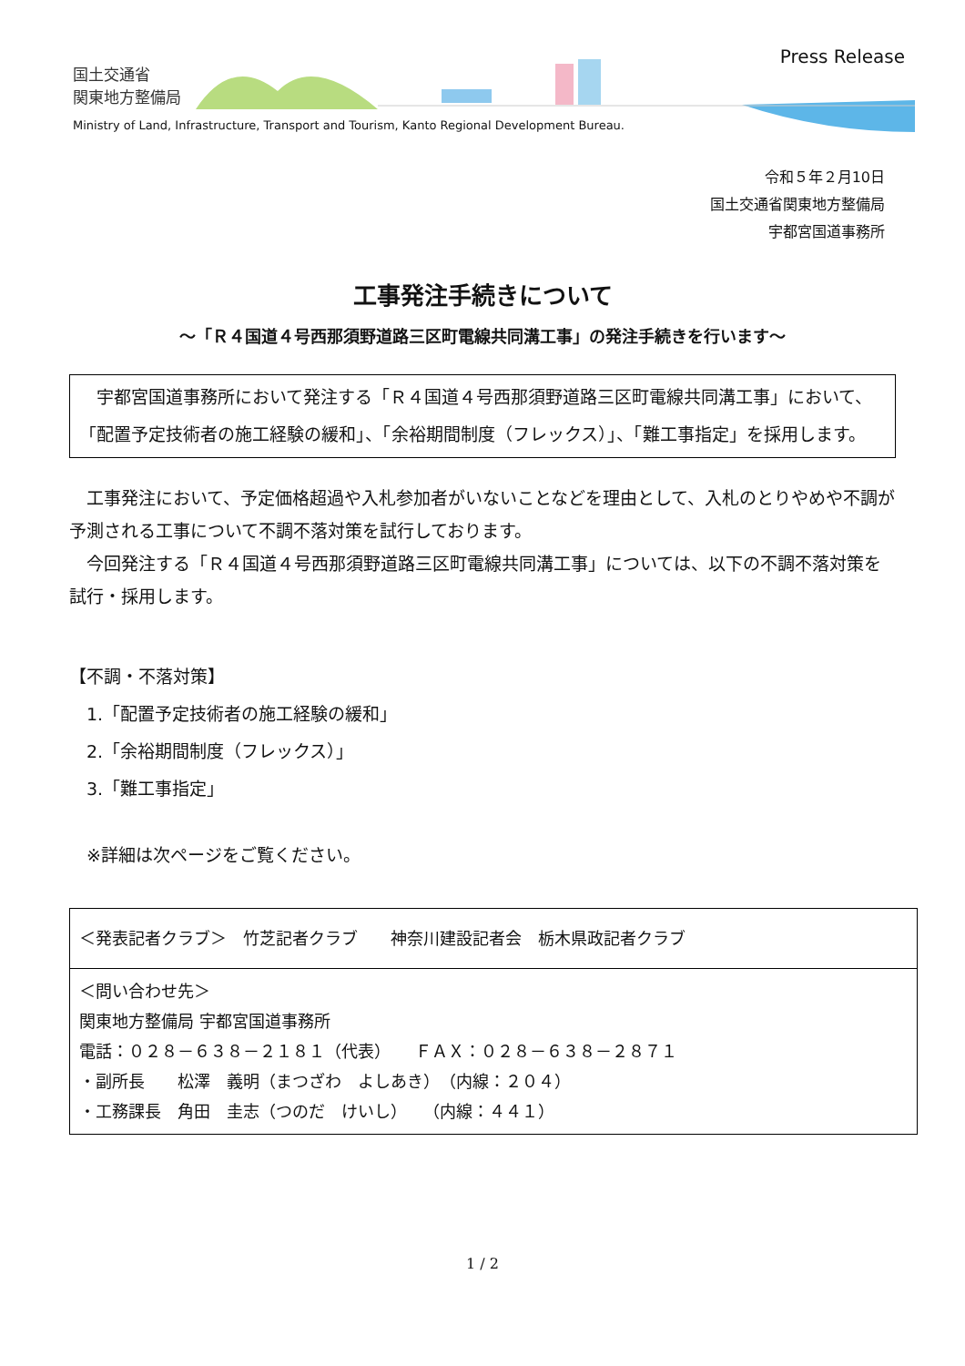国土交通省
関東地方整備局
Press Release
Ministry of Land, Infrastructure, Transport and Tourism, Kanto Regional Development Bureau.
令和５年２月10日
国土交通省関東地方整備局
宇都宮国道事務所
工事発注手続きについて
～「Ｒ４国道４号西那須野道路三区町電線共同溝工事」の発注手続きを行います～
　宇都宮国道事務所において発注する「Ｒ４国道４号西那須野道路三区町電線共同溝工事」において、「配置予定技術者の施工経験の緩和」、「余裕期間制度（フレックス）」、「難工事指定」を採用します。
　工事発注において、予定価格超過や入札参加者がいないことなどを理由として、入札のとりやめや不調が予測される工事について不調不落対策を試行しております。
　今回発注する「Ｒ４国道４号西那須野道路三区町電線共同溝工事」については、以下の不調不落対策を試行・採用します。
【不調・不落対策】
　1.「配置予定技術者の施工経験の緩和」
　2.「余裕期間制度（フレックス）」
　3.「難工事指定」
　※詳細は次ページをご覧ください。
| ＜発表記者クラブ＞ 竹芝記者クラブ 神奈川建設記者会 栃木県政記者クラブ |
| ＜問い合わせ先＞ 関東地方整備局 宇都宮国道事務所 電話：０２８－６３８－２１８１（代表） ＦＡＸ：０２８－６３８－２８７１ ・副所長 松澤 義明（まつざわ よしあき） （内線：２０４） ・工務課長 角田 圭志（つのだ けいし） （内線：４４１） |
1 / 2